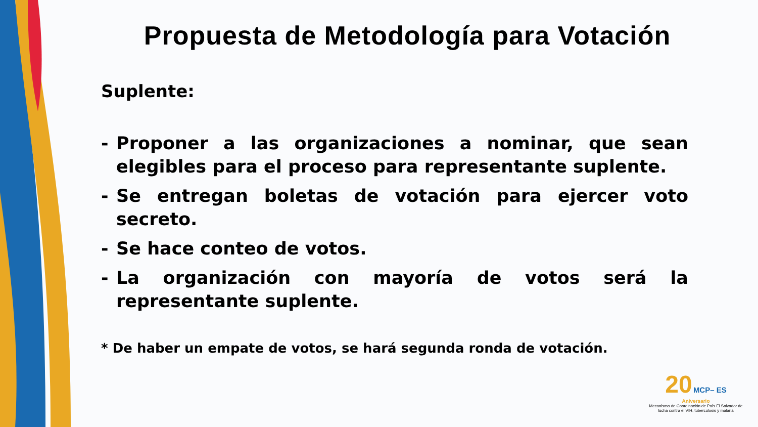Propuesta de Metodología para Votación
Suplente:
- Proponer a las organizaciones a nominar, que sean elegibles para el proceso para representante suplente.
- Se entregan boletas de votación para ejercer voto secreto.
- Se hace conteo de votos.
- La organización con mayoría de votos será la representante suplente.
* De haber un empate de votos, se hará segunda ronda de votación.
20 MCP– ES
Aniversario
Mecanismo de Coordinación de País El Salvador de lucha contra el VIH, tuberculosis y malaria